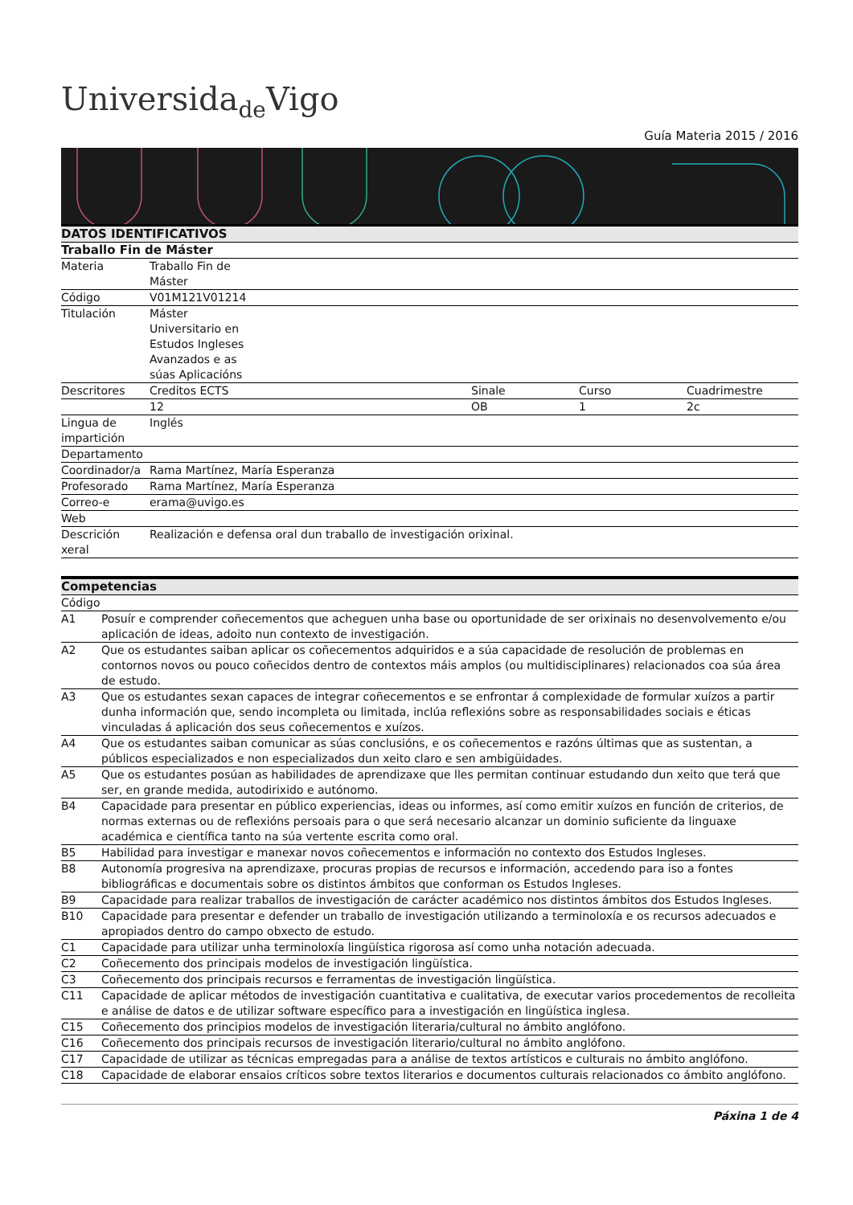Universida<sub>de</sub>Vigo
Guía Materia 2015 / 2016
| DATOS IDENTIFICATIVOS | | | | |
| --- | --- | --- | --- | --- |
| Traballo Fin de Máster | | | | |
| Materia | Traballo Fin de Máster | | | |
| Código | V01M121V01214 | | | |
| Titulación | Máster Universitario en Estudos Ingleses Avanzados e as súas Aplicacións | | | |
| Descritores | Creditos ECTS | Sinale | Curso | Cuadrimestre |
| | 12 | OB | 1 | 2c |
| Lingua de impartición | Inglés | | | |
| Departamento | | | | |
| Coordinador/a | Rama Martínez, María Esperanza | | | |
| Profesorado | Rama Martínez, María Esperanza | | | |
| Correo-e | erama@uvigo.es | | | |
| Web | | | | |
| Descrición xeral | Realización e defensa oral dun traballo de investigación orixinal. | | | |
| Competencias | |
| --- | --- |
| Código | |
| A1 | Posuír e comprender coñecementos que acheguen unha base ou oportunidade de ser orixinais no desenvolvemento e/ou aplicación de ideas, adoito nun contexto de investigación. |
| A2 | Que os estudantes saiban aplicar os coñecementos adquiridos e a súa capacidade de resolución de problemas en contornos novos ou pouco coñecidos dentro de contextos máis amplos (ou multidisciplinares) relacionados coa súa área de estudo. |
| A3 | Que os estudantes sexan capaces de integrar coñecementos e se enfrontar á complexidade de formular xuízos a partir dunha información que, sendo incompleta ou limitada, inclúa reflexións sobre as responsabilidades sociais e éticas vinculadas á aplicación dos seus coñecementos e xuízos. |
| A4 | Que os estudantes saiban comunicar as súas conclusións, e os coñecementos e razóns últimas que as sustentan, a públicos especializados e non especializados dun xeito claro e sen ambigüidades. |
| A5 | Que os estudantes posúan as habilidades de aprendizaxe que lles permitan continuar estudando dun xeito que terá que ser, en grande medida, autodirixido e autónomo. |
| B4 | Capacidade para presentar en público experiencias, ideas ou informes, así como emitir xuízos en función de criterios, de normas externas ou de reflexións persoais para o que será necesario alcanzar un dominio suficiente da linguaxe académica e científica tanto na súa vertente escrita como oral. |
| B5 | Habilidad para investigar e manexar novos coñecementos e información no contexto dos Estudos Ingleses. |
| B8 | Autonomía progresiva na aprendizaxe, procuras propias de recursos e información, accedendo para iso a fontes bibliográficas e documentais sobre os distintos ámbitos que conforman os Estudos Ingleses. |
| B9 | Capacidade para realizar traballos de investigación de carácter académico nos distintos ámbitos dos Estudos Ingleses. |
| B10 | Capacidade para presentar e defender un traballo de investigación utilizando a terminoloxía e os recursos adecuados e apropiados dentro do campo obxecto de estudo. |
| C1 | Capacidade para utilizar unha terminoloxía lingüística rigorosa así como unha notación adecuada. |
| C2 | Coñecemento dos principais modelos de investigación lingüística. |
| C3 | Coñecemento dos principais recursos e ferramentas de investigación lingüística. |
| C11 | Capacidade de aplicar métodos de investigación cuantitativa e cualitativa, de executar varios procedementos de recolleita e análise de datos e de utilizar software específico para a investigación en lingüística inglesa. |
| C15 | Coñecemento dos principios modelos de investigación literaria/cultural no ámbito anglófono. |
| C16 | Coñecemento dos principais recursos de investigación literario/cultural no ámbito anglófono. |
| C17 | Capacidade de utilizar as técnicas empregadas para a análise de textos artísticos e culturais no ámbito anglófono. |
| C18 | Capacidade de elaborar ensaios críticos sobre textos literarios e documentos culturais relacionados co ámbito anglófono. |
Páxina 1 de 4